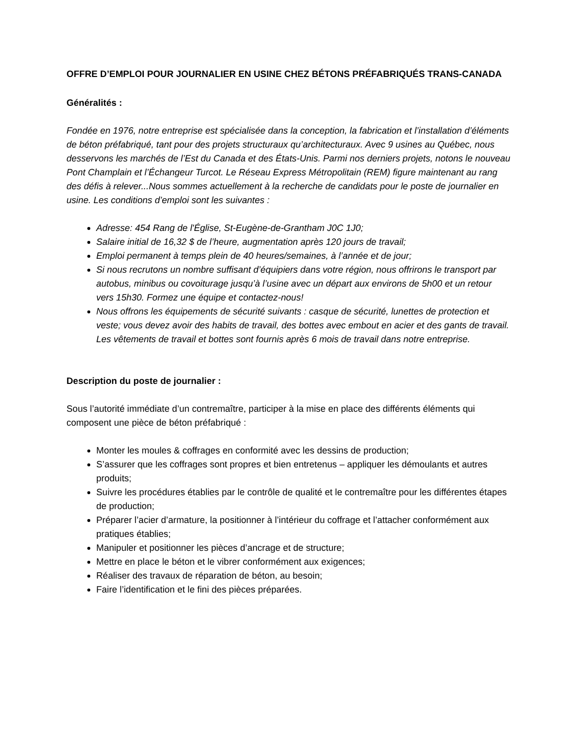OFFRE D’EMPLOI POUR JOURNALIER EN USINE CHEZ BÉTONS PRÉFABRIQUÉS TRANS-CANADA
Généralités :
Fondée en 1976, notre entreprise est spécialisée dans la conception, la fabrication et l’installation d’éléments de béton préfabriqué, tant pour des projets structuraux qu’architecturaux. Avec 9 usines au Québec, nous desservons les marchés de l’Est du Canada et des États-Unis. Parmi nos derniers projets, notons le nouveau Pont Champlain et l’Échangeur Turcot. Le Réseau Express Métropolitain (REM) figure maintenant au rang des défis à relever...Nous sommes actuellement à la recherche de candidats pour le poste de journalier en usine. Les conditions d’emploi sont les suivantes :
Adresse: 454 Rang de l'Église, St-Eugène-de-Grantham J0C 1J0;
Salaire initial de 16,32 $ de l’heure, augmentation après 120 jours de travail;
Emploi permanent à temps plein de 40 heures/semaines, à l’année et de jour;
Si nous recrutons un nombre suffisant d’équipiers dans votre région, nous offrirons le transport par autobus, minibus ou covoiturage jusqu’à l’usine avec un départ aux environs de 5h00 et un retour vers 15h30. Formez une équipe et contactez-nous!
Nous offrons les équipements de sécurité suivants : casque de sécurité, lunettes de protection et veste; vous devez avoir des habits de travail, des bottes avec embout en acier et des gants de travail. Les vêtements de travail et bottes sont fournis après 6 mois de travail dans notre entreprise.
Description du poste de journalier :
Sous l’autorité immédiate d’un contremaître, participer à la mise en place des différents éléments qui composent une pièce de béton préfabriqué :
Monter les moules & coffrages en conformité avec les dessins de production;
S’assurer que les coffrages sont propres et bien entretenus – appliquer les démoulants et autres produits;
Suivre les procédures établies par le contrôle de qualité et le contremaître pour les différentes étapes de production;
Préparer l’acier d’armature, la positionner à l’intérieur du coffrage et l’attacher conformément aux pratiques établies;
Manipuler et positionner les pièces d’ancrage et de structure;
Mettre en place le béton et le vibrer conformément aux exigences;
Réaliser des travaux de réparation de béton, au besoin;
Faire l’identification et le fini des pièces préparées.